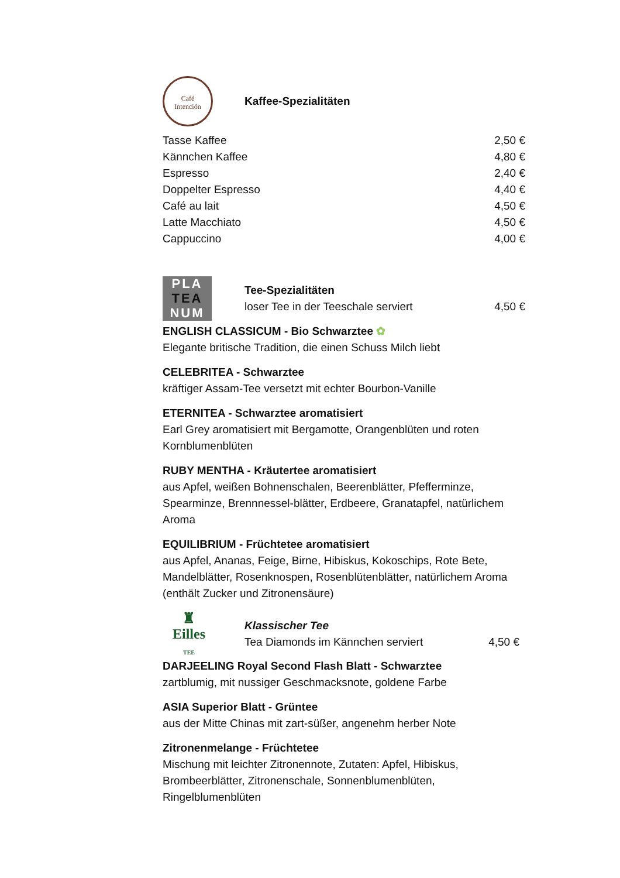Café
Intención
Kaffee-Spezialitäten
Tasse Kaffee 2,50 €
Kännchen Kaffee 4,80 €
Espresso 2,40 €
Doppelter Espresso 4,40 €
Café au lait 4,50 €
Latte Macchiato 4,50 €
Cappuccino 4,00 €
PLA
TEA
NUM
Tee-Spezialitäten
loser Tee in der Teeschale serviert 4,50 €
ENGLISH CLASSICUM - Bio Schwarztee ✿
Elegante britische Tradition, die einen Schuss Milch liebt
CELEBRITEA - Schwarztee
kräftiger Assam-Tee versetzt mit echter Bourbon-Vanille
ETERNITEA - Schwarztee aromatisiert
Earl Grey aromatisiert mit Bergamotte, Orangenblüten und roten Kornblumenblüten
RUBY MENTHA - Kräutertee aromatisiert
aus Apfel, weißen Bohnenschalen, Beerenblätter, Pfefferminze, Spearminze, Brennnessel-blätter, Erdbeere, Granatapfel, natürlichem Aroma
EQUILIBRIUM - Früchtetee aromatisiert
aus Apfel, Ananas, Feige, Birne, Hibiskus, Kokoschips, Rote Bete, Mandelblätter, Rosenknospen, Rosenblütenblätter, natürlichem Aroma (enthält Zucker und Zitronensäure)
♜
Eilles
TEE
Klassischer Tee
Tea Diamonds im Kännchen serviert 4,50 €
DARJEELING Royal Second Flash Blatt - Schwarztee
zartblumig, mit nussiger Geschmacksnote, goldene Farbe
ASIA Superior Blatt - Grüntee
aus der Mitte Chinas mit zart-süßer, angenehm herber Note
Zitronenmelange - Früchtetee
Mischung mit leichter Zitronennote, Zutaten: Apfel, Hibiskus, Brombeerblätter, Zitronenschale, Sonnenblumenblüten, Ringelblumenblüten